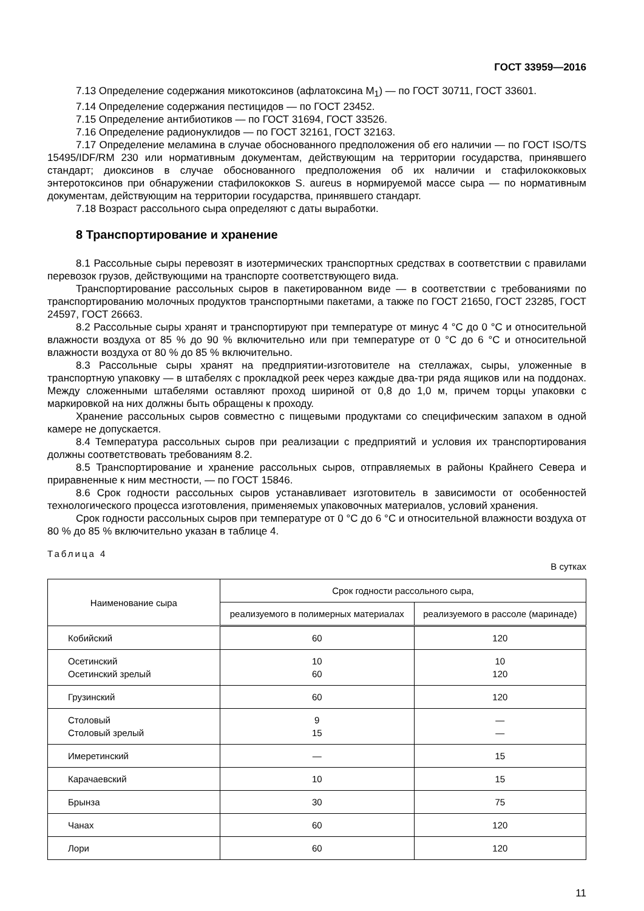ГОСТ 33959—2016
7.13 Определение содержания микотоксинов (афлатоксина М<sub>1</sub>) — по ГОСТ 30711, ГОСТ 33601.
7.14 Определение содержания пестицидов — по ГОСТ 23452.
7.15 Определение антибиотиков — по ГОСТ 31694, ГОСТ 33526.
7.16 Определение радионуклидов — по ГОСТ 32161, ГОСТ 32163.
7.17 Определение меламина в случае обоснованного предположения об его наличии — по ГОСТ ISO/TS 15495/IDF/RM 230 или нормативным документам, действующим на территории государства, принявшего стандарт; диоксинов в случае обоснованного предположения об их наличии и стафилококковых энтеротоксинов при обнаружении стафилококков S. aureus в нормируемой массе сыра — по нормативным документам, действующим на территории государства, принявшего стандарт.
7.18 Возраст рассольного сыра определяют с даты выработки.
8 Транспортирование и хранение
8.1 Рассольные сыры перевозят в изотермических транспортных средствах в соответствии с правилами перевозок грузов, действующими на транспорте соответствующего вида.
Транспортирование рассольных сыров в пакетированном виде — в соответствии с требованиями по транспортированию молочных продуктов транспортными пакетами, а также по ГОСТ 21650, ГОСТ 23285, ГОСТ 24597, ГОСТ 26663.
8.2 Рассольные сыры хранят и транспортируют при температуре от минус 4 °С до 0 °С и относительной влажности воздуха от 85 % до 90 % включительно или при температуре от 0 °С до 6 °С и относительной влажности воздуха от 80 % до 85 % включительно.
8.3 Рассольные сыры хранят на предприятии-изготовителе на стеллажах, сыры, уложенные в транспортную упаковку — в штабелях с прокладкой реек через каждые два-три ряда ящиков или на поддонах. Между сложенными штабелями оставляют проход шириной от 0,8 до 1,0 м, причем торцы упаковки с маркировкой на них должны быть обращены к проходу.
Хранение рассольных сыров совместно с пищевыми продуктами со специфическим запахом в одной камере не допускается.
8.4 Температура рассольных сыров при реализации с предприятий и условия их транспортирования должны соответствовать требованиям 8.2.
8.5 Транспортирование и хранение рассольных сыров, отправляемых в районы Крайнего Севера и приравненные к ним местности, — по ГОСТ 15846.
8.6 Срок годности рассольных сыров устанавливает изготовитель в зависимости от особенностей технологического процесса изготовления, применяемых упаковочных материалов, условий хранения.
Срок годности рассольных сыров при температуре от 0 °С до 6 °С и относительной влажности воздуха от 80 % до 85 % включительно указан в таблице 4.
Таблица 4
В сутках
| Наименование сыра | Срок годности рассольного сыра, | |
| --- | --- | --- |
| | реализуемого в полимерных материалах | реализуемого в рассоле (маринаде) |
| Кобийский | 60 | 120 |
| Осетинский Осетинский зрелый | 10 60 | 10 120 |
| Грузинский | 60 | 120 |
| Столовый Столовый зрелый | 9 15 | — — |
| Имеретинский | — | 15 |
| Карачаевский | 10 | 15 |
| Брынза | 30 | 75 |
| Чанах | 60 | 120 |
| Лори | 60 | 120 |
11